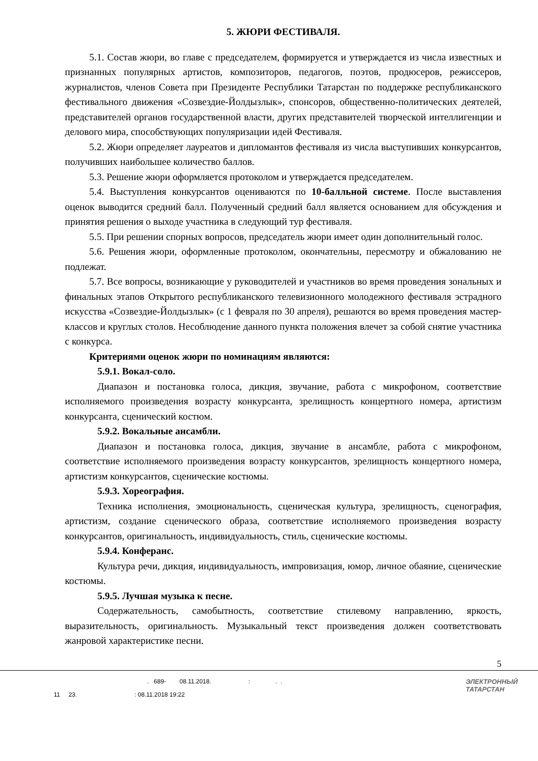5. ЖЮРИ ФЕСТИВАЛЯ.
5.1. Состав жюри, во главе с председателем, формируется и утверждается из числа известных и признанных популярных артистов, композиторов, педагогов, поэтов, продюсеров, режиссеров, журналистов, членов Совета при Президенте Республики Татарстан по поддержке республиканского фестивального движения «Созвездие-Йолдызлык», спонсоров, общественно-политических деятелей, представителей органов государственной власти, других представителей творческой интеллигенции и делового мира, способствующих популяризации идей Фестиваля.
5.2. Жюри определяет лауреатов и дипломантов фестиваля из числа выступивших конкурсантов, получивших наибольшее количество баллов.
5.3. Решение жюри оформляется протоколом и утверждается председателем.
5.4. Выступления конкурсантов оцениваются по 10-балльной системе. После выставления оценок выводится средний балл. Полученный средний балл является основанием для обсуждения и принятия решения о выходе участника в следующий тур фестиваля.
5.5. При решении спорных вопросов, председатель жюри имеет один дополнительный голос.
5.6. Решения жюри, оформленные протоколом, окончательны, пересмотру и обжалованию не подлежат.
5.7. Все вопросы, возникающие у руководителей и участников во время проведения зональных и финальных этапов Открытого республиканского телевизионного молодежного фестиваля эстрадного искусства «Созвездие-Йолдызлык» (с 1 февраля по 30 апреля), решаются во время проведения мастер-классов и круглых столов. Несоблюдение данного пункта положения влечет за собой снятие участника с конкурса.
Критериями оценок жюри по номинациям являются:
5.9.1. Вокал-соло.
Диапазон и постановка голоса, дикция, звучание, работа с микрофоном, соответствие исполняемого произведения возрасту конкурсанта, зрелищность концертного номера, артистизм конкурсанта, сценический костюм.
5.9.2. Вокальные ансамбли.
Диапазон и постановка голоса, дикция, звучание в ансамбле, работа с микрофоном, соответствие исполняемого произведения возрасту конкурсантов, зрелищность концертного номера, артистизм конкурсантов, сценические костюмы.
5.9.3. Хореография.
Техника исполнения, эмоциональность, сценическая культура, зрелищность, сценография, артистизм, создание сценического образа, соответствие исполняемого произведения возрасту конкурсантов, оригинальность, индивидуальность, стиль, сценические костюмы.
5.9.4. Конферанс.
Культура речи, дикция, индивидуальность, импровизация, юмор, личное обаяние, сценические костюмы.
5.9.5. Лучшая музыка к песне.
Содержательность, самобытность, соответствие стилевому направлению, яркость, выразительность, оригинальность. Музыкальный текст произведения должен соответствовать жанровой характеристике песни.
5
. 689- 08.11.2018. : . .
11 23. : 08.11.2018 19:22
ЭЛЕКТРОННЫЙ
ТАТАРСТАН